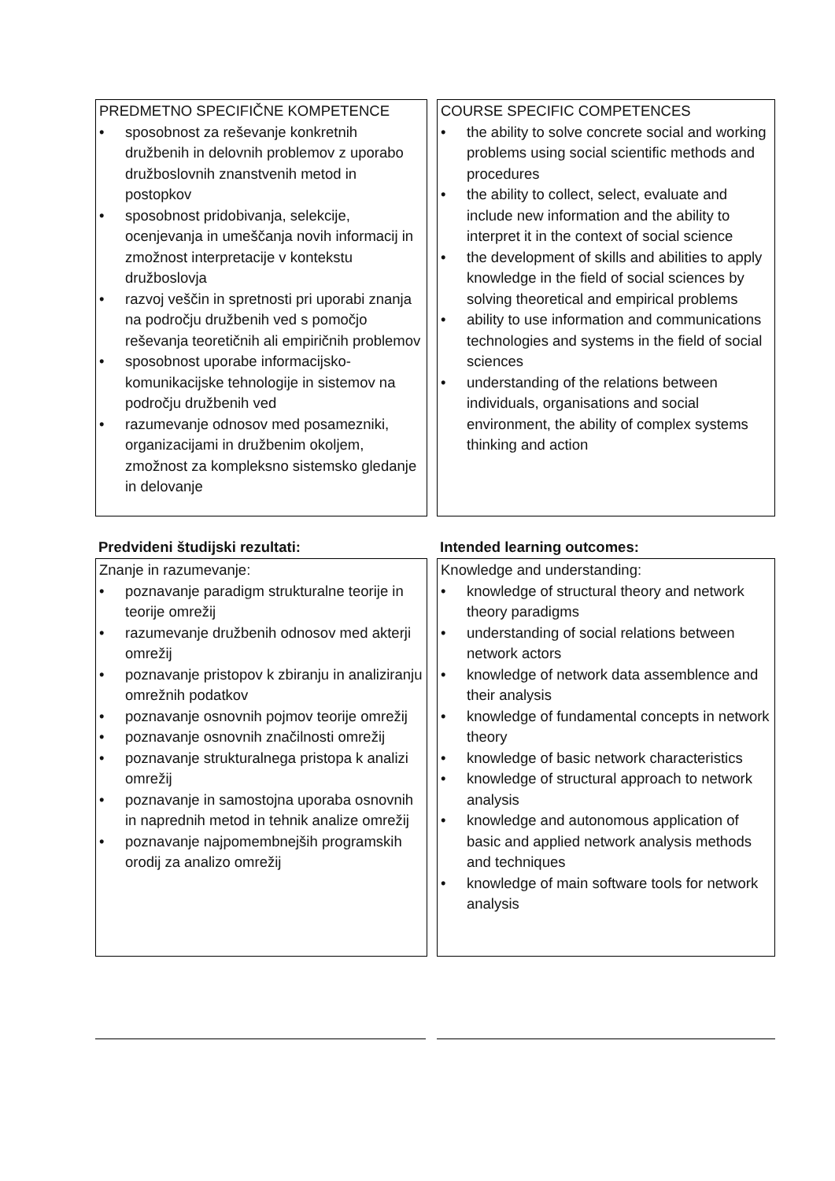PREDMETNO SPECIFIČNE KOMPETENCE
• sposobnost za reševanje konkretnih družbenih in delovnih problemov z uporabo družboslovnih znanstvenih metod in postopkov
• sposobnost pridobivanja, selekcije, ocenjevanja in umeščanja novih informacij in zmožnost interpretacije v kontekstu družboslovja
• razvoj veščin in spretnosti pri uporabi znanja na področju družbenih ved s pomočjo reševanja teoretičnih ali empiričnih problemov
• sposobnost uporabe informacijsko-komunikacijske tehnologije in sistemov na področju družbenih ved
• razumevanje odnosov med posamezniki, organizacijami in družbenim okoljem, zmožnost za kompleksno sistemsko gledanje in delovanje
COURSE SPECIFIC COMPETENCES
• the ability to solve concrete social and working problems using social scientific methods and procedures
• the ability to collect, select, evaluate and include new information and the ability to interpret it in the context of social science
• the development of skills and abilities to apply knowledge in the field of social sciences by solving theoretical and empirical problems
• ability to use information and communications technologies and systems in the field of social sciences
• understanding of the relations between individuals, organisations and social environment, the ability of complex systems thinking and action
Predvideni študijski rezultati: Intended learning outcomes:
Znanje in razumevanje:
• poznavanje paradigm strukturalne teorije in teorije omrežij
• razumevanje družbenih odnosov med akterji omrežij
• poznavanje pristopov k zbiranju in analiziranju omrežnih podatkov
• poznavanje osnovnih pojmov teorije omrežij
• poznavanje osnovnih značilnosti omrežij
• poznavanje strukturalnega pristopa k analizi omrežij
• poznavanje in samostojna uporaba osnovnih in naprednih metod in tehnik analize omrežij
• poznavanje najpomembnejših programskih orodij za analizo omrežij
Knowledge and understanding:
• knowledge of structural theory and network theory paradigms
• understanding of social relations between network actors
• knowledge of network data assemblence and their analysis
• knowledge of fundamental concepts in network theory
• knowledge of basic network characteristics
• knowledge of structural approach to network analysis
• knowledge and autonomous application of basic and applied network analysis methods and techniques
• knowledge of main software tools for network analysis